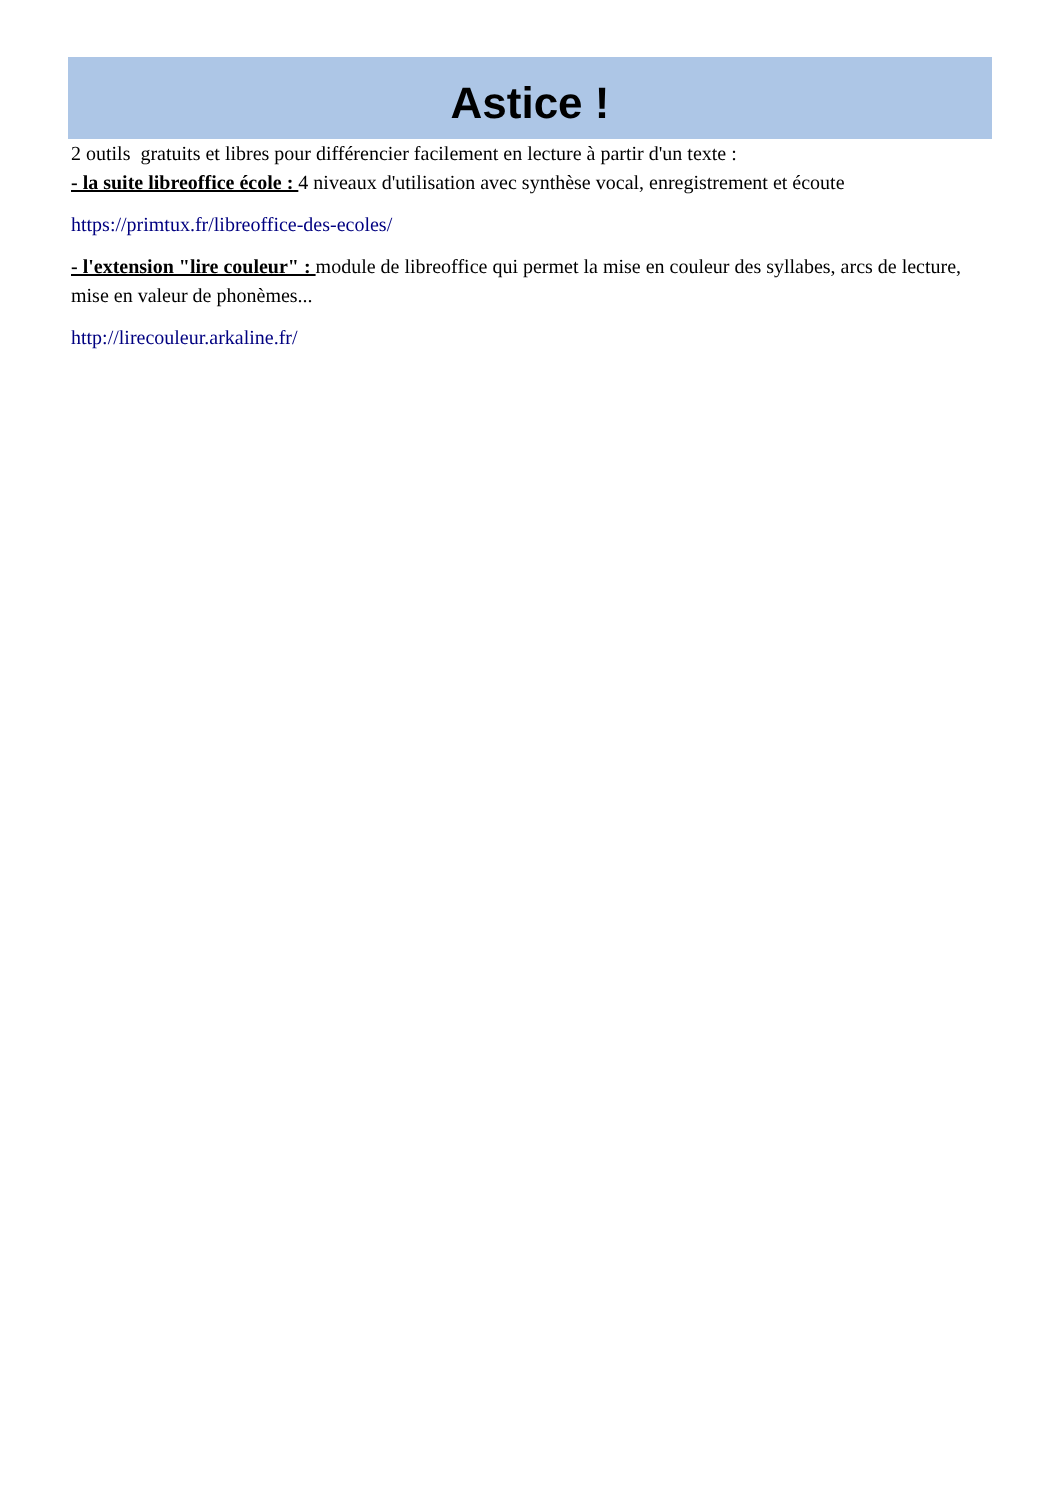Astice !
2 outils gratuits et libres pour différencier facilement en lecture à partir d'un texte :
- la suite libreoffice école : 4 niveaux d'utilisation avec synthèse vocal, enregistrement et écoute
https://primtux.fr/libreoffice-des-ecoles/
- l'extension "lire couleur" : module de libreoffice qui permet la mise en couleur des syllabes, arcs de lecture, mise en valeur de phonèmes...
http://lirecouleur.arkaline.fr/